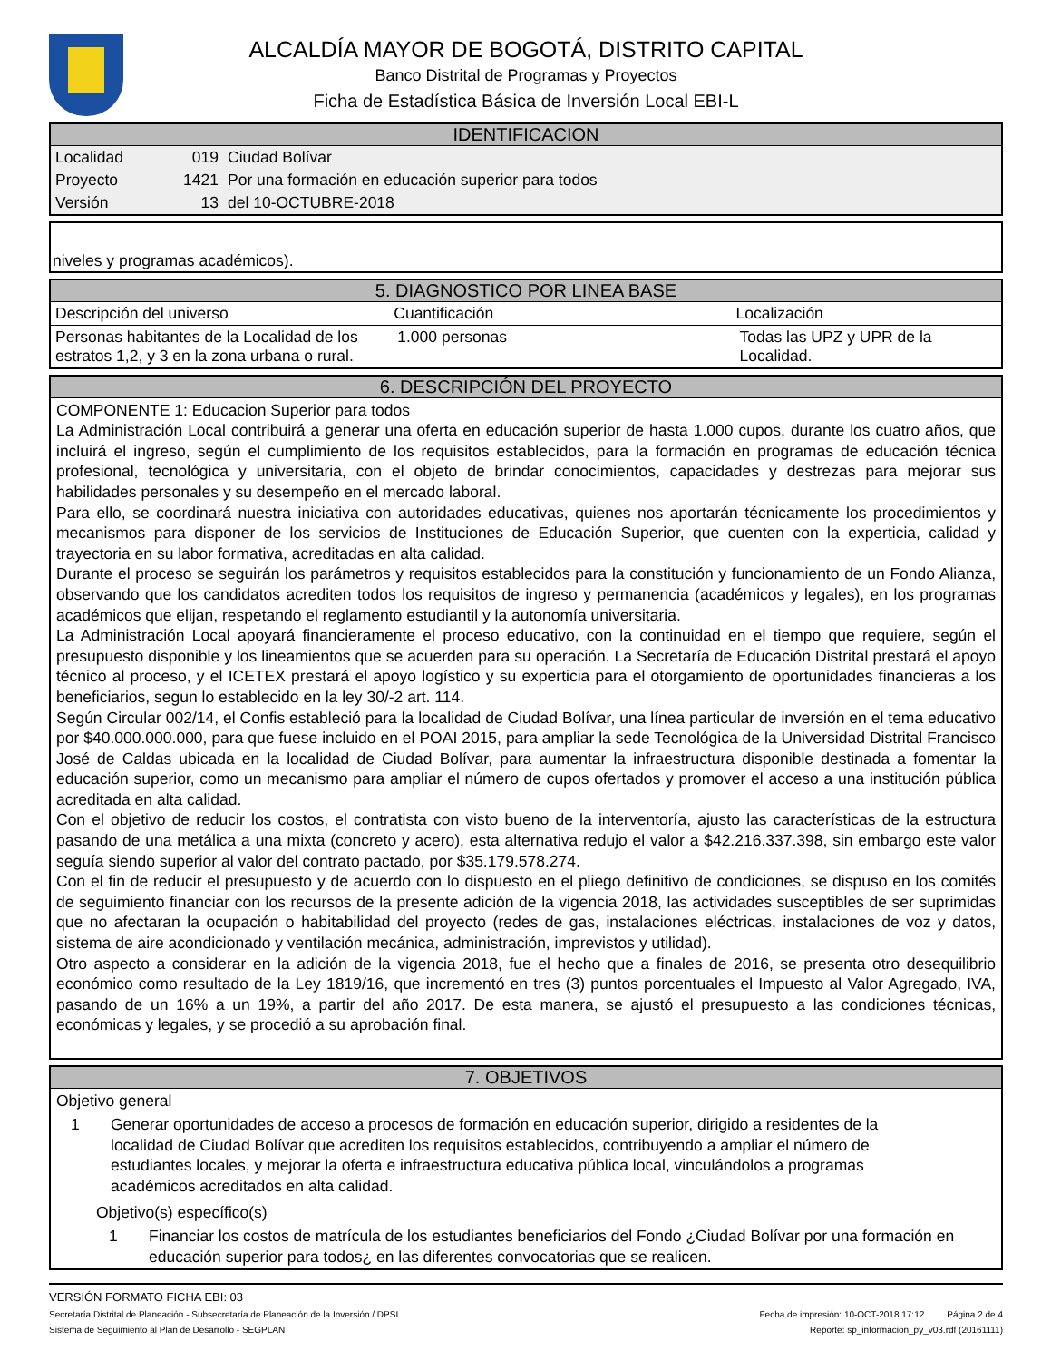ALCALDÍA MAYOR DE BOGOTÁ, DISTRITO CAPITAL
Banco Distrital de Programas y Proyectos
Ficha de Estadística Básica de Inversión Local EBI-L
IDENTIFICACION
| Localidad | 019 | Ciudad Bolívar |
| Proyecto | 1421 | Por una formación en educación superior para todos |
| Versión | 13 | del 10-OCTUBRE-2018 |
niveles y programas académicos).
5. DIAGNOSTICO POR LINEA BASE
| Descripción del universo | Cuantificación | Localización |
| --- | --- | --- |
| Personas habitantes de la Localidad de los estratos 1,2, y 3 en la zona urbana o rural. | 1.000 personas | Todas las UPZ y UPR de la Localidad. |
6. DESCRIPCIÓN DEL PROYECTO
COMPONENTE 1: Educacion Superior para todos
La Administración Local contribuirá a generar una oferta en educación superior de hasta 1.000 cupos, durante los cuatro años, que incluirá el ingreso, según el cumplimiento de los requisitos establecidos, para la formación en programas de educación técnica profesional, tecnológica y universitaria, con el objeto de brindar conocimientos, capacidades y destrezas para mejorar sus habilidades personales y su desempeño en el mercado laboral.
Para ello, se coordinará nuestra iniciativa con autoridades educativas, quienes nos aportarán técnicamente los procedimientos y mecanismos para disponer de los servicios de Instituciones de Educación Superior, que cuenten con la experticia, calidad y trayectoria en su labor formativa, acreditadas en alta calidad.
Durante el proceso se seguirán los parámetros y requisitos establecidos para la constitución y funcionamiento de un Fondo Alianza, observando que los candidatos acrediten todos los requisitos de ingreso y permanencia (académicos y legales), en los programas académicos que elijan, respetando el reglamento estudiantil y la autonomía universitaria.
La Administración Local apoyará financieramente el proceso educativo, con la continuidad en el tiempo que requiere, según el presupuesto disponible y los lineamientos que se acuerden para su operación. La Secretaría de Educación Distrital prestará el apoyo técnico al proceso, y el ICETEX prestará el apoyo logístico y su experticia para el otorgamiento de oportunidades financieras a los beneficiarios, segun lo establecido en la ley 30/-2 art. 114.
Según Circular 002/14, el Confis estableció para la localidad de Ciudad Bolívar, una línea particular de inversión en el tema educativo por $40.000.000.000, para que fuese incluido en el POAI 2015, para ampliar la sede Tecnológica de la Universidad Distrital Francisco José de Caldas ubicada en la localidad de Ciudad Bolívar, para aumentar la infraestructura disponible destinada a fomentar la educación superior, como un mecanismo para ampliar el número de cupos ofertados y promover el acceso a una institución pública acreditada en alta calidad.
Con el objetivo de reducir los costos, el contratista con visto bueno de la interventoría, ajusto las características de la estructura pasando de una metálica a una mixta (concreto y acero), esta alternativa redujo el valor a $42.216.337.398, sin embargo este valor seguía siendo superior al valor del contrato pactado, por $35.179.578.274.
Con el fin de reducir el presupuesto y de acuerdo con lo dispuesto en el pliego definitivo de condiciones, se dispuso en los comités de seguimiento financiar con los recursos de la presente adición de la vigencia 2018, las actividades susceptibles de ser suprimidas que no afectaran la ocupación o habitabilidad del proyecto (redes de gas, instalaciones eléctricas, instalaciones de voz y datos, sistema de aire acondicionado y ventilación mecánica, administración, imprevistos y utilidad).
Otro aspecto a considerar en la adición de la vigencia 2018, fue el hecho que a finales de 2016, se presenta otro desequilibrio económico como resultado de la Ley 1819/16, que incrementó en tres (3) puntos porcentuales el Impuesto al Valor Agregado, IVA, pasando de un 16% a un 19%, a partir del año 2017. De esta manera, se ajustó el presupuesto a las condiciones técnicas, económicas y legales, y se procedió a su aprobación final.
7. OBJETIVOS
Objetivo general
1 Generar oportunidades de acceso a procesos de formación en educación superior, dirigido a residentes de la localidad de Ciudad Bolívar que acrediten los requisitos establecidos, contribuyendo a ampliar el número de estudiantes locales, y mejorar la oferta e infraestructura educativa pública local, vinculándolos a programas académicos acreditados en alta calidad.
Objetivo(s) específico(s)
1 Financiar los costos de matrícula de los estudiantes beneficiarios del Fondo ¿Ciudad Bolívar por una formación en educación superior para todos¿ en las diferentes convocatorias que se realicen.
VERSIÓN FORMATO FICHA EBI: 03
Secretaría Distrital de Planeación - Subsecretaría de Planeación de la Inversión / DPSI Fecha de impresión: 10-OCT-2018 17:12 Página 2 de 4
Sistema de Seguimiento al Plan de Desarrollo - SEGPLAN Reporte: sp_informacion_py_v03.rdf (20161111)